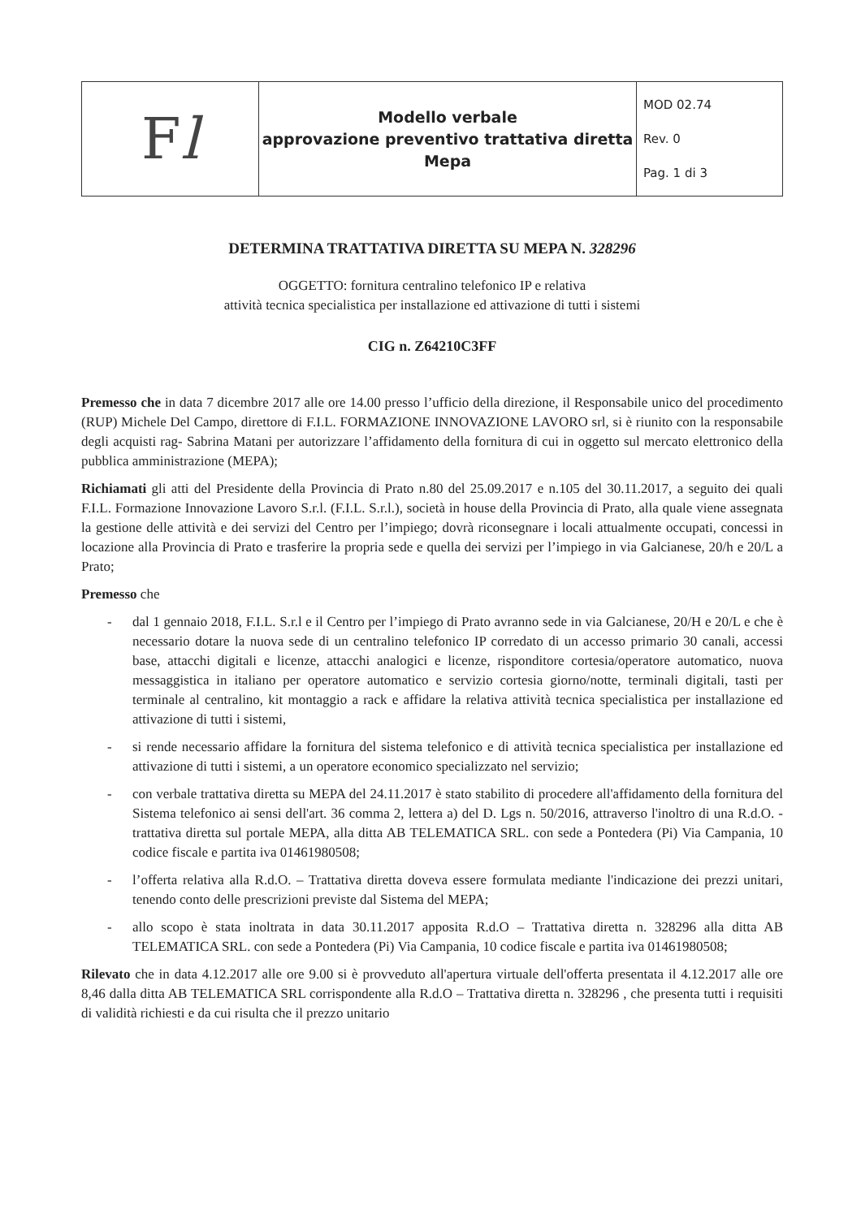| F l | Modello verbale approvazione preventivo trattativa diretta Mepa | MOD 02.74 Rev. 0 Pag. 1 di 3 |
DETERMINA TRATTATIVA DIRETTA SU MEPA N. 328296
OGGETTO: fornitura centralino telefonico IP e relativa
attività tecnica specialistica per installazione ed attivazione di tutti i sistemi
CIG n. Z64210C3FF
Premesso che in data 7 dicembre 2017 alle ore 14.00 presso l’ufficio della direzione, il Responsabile unico del procedimento (RUP) Michele Del Campo, direttore di F.I.L. FORMAZIONE INNOVAZIONE LAVORO srl, si è riunito con la responsabile degli acquisti rag- Sabrina Matani per autorizzare l’affidamento della fornitura di cui in oggetto sul mercato elettronico della pubblica amministrazione (MEPA);
Richiamati gli atti del Presidente della Provincia di Prato n.80 del 25.09.2017 e n.105 del 30.11.2017, a seguito dei quali F.I.L. Formazione Innovazione Lavoro S.r.l. (F.I.L. S.r.l.), società in house della Provincia di Prato, alla quale viene assegnata la gestione delle attività e dei servizi del Centro per l’impiego; dovrà riconsegnare i locali attualmente occupati, concessi in locazione alla Provincia di Prato e trasferire la propria sede e quella dei servizi per l’impiego in via Galcianese, 20/h e 20/L a Prato;
Premesso che
- dal 1 gennaio 2018, F.I.L. S.r.l e il Centro per l’impiego di Prato avranno sede in via Galcianese, 20/H e 20/L e che è necessario dotare la nuova sede di un centralino telefonico IP corredato di un accesso primario 30 canali, accessi base, attacchi digitali e licenze, attacchi analogici e licenze, risponditore cortesia/operatore automatico, nuova messaggistica in italiano per operatore automatico e servizio cortesia giorno/notte, terminali digitali, tasti per terminale al centralino, kit montaggio a rack e affidare la relativa attività tecnica specialistica per installazione ed attivazione di tutti i sistemi,
- si rende necessario affidare la fornitura del sistema telefonico e di attività tecnica specialistica per installazione ed attivazione di tutti i sistemi, a un operatore economico specializzato nel servizio;
- con verbale trattativa diretta su MEPA del 24.11.2017 è stato stabilito di procedere all'affidamento della fornitura del Sistema telefonico ai sensi dell'art. 36 comma 2, lettera a) del D. Lgs n. 50/2016, attraverso l'inoltro di una R.d.O. - trattativa diretta sul portale MEPA, alla ditta AB TELEMATICA SRL. con sede a Pontedera (Pi) Via Campania, 10 codice fiscale e partita iva 01461980508;
- l’offerta relativa alla R.d.O. – Trattativa diretta doveva essere formulata mediante l'indicazione dei prezzi unitari, tenendo conto delle prescrizioni previste dal Sistema del MEPA;
- allo scopo è stata inoltrata in data 30.11.2017 apposita R.d.O – Trattativa diretta n. 328296 alla ditta AB TELEMATICA SRL. con sede a Pontedera (Pi) Via Campania, 10 codice fiscale e partita iva 01461980508;
Rilevato che in data 4.12.2017 alle ore 9.00 si è provveduto all'apertura virtuale dell'offerta presentata il 4.12.2017 alle ore 8,46 dalla ditta AB TELEMATICA SRL corrispondente alla R.d.O – Trattativa diretta n. 328296 , che presenta tutti i requisiti di validità richiesti e da cui risulta che il prezzo unitario